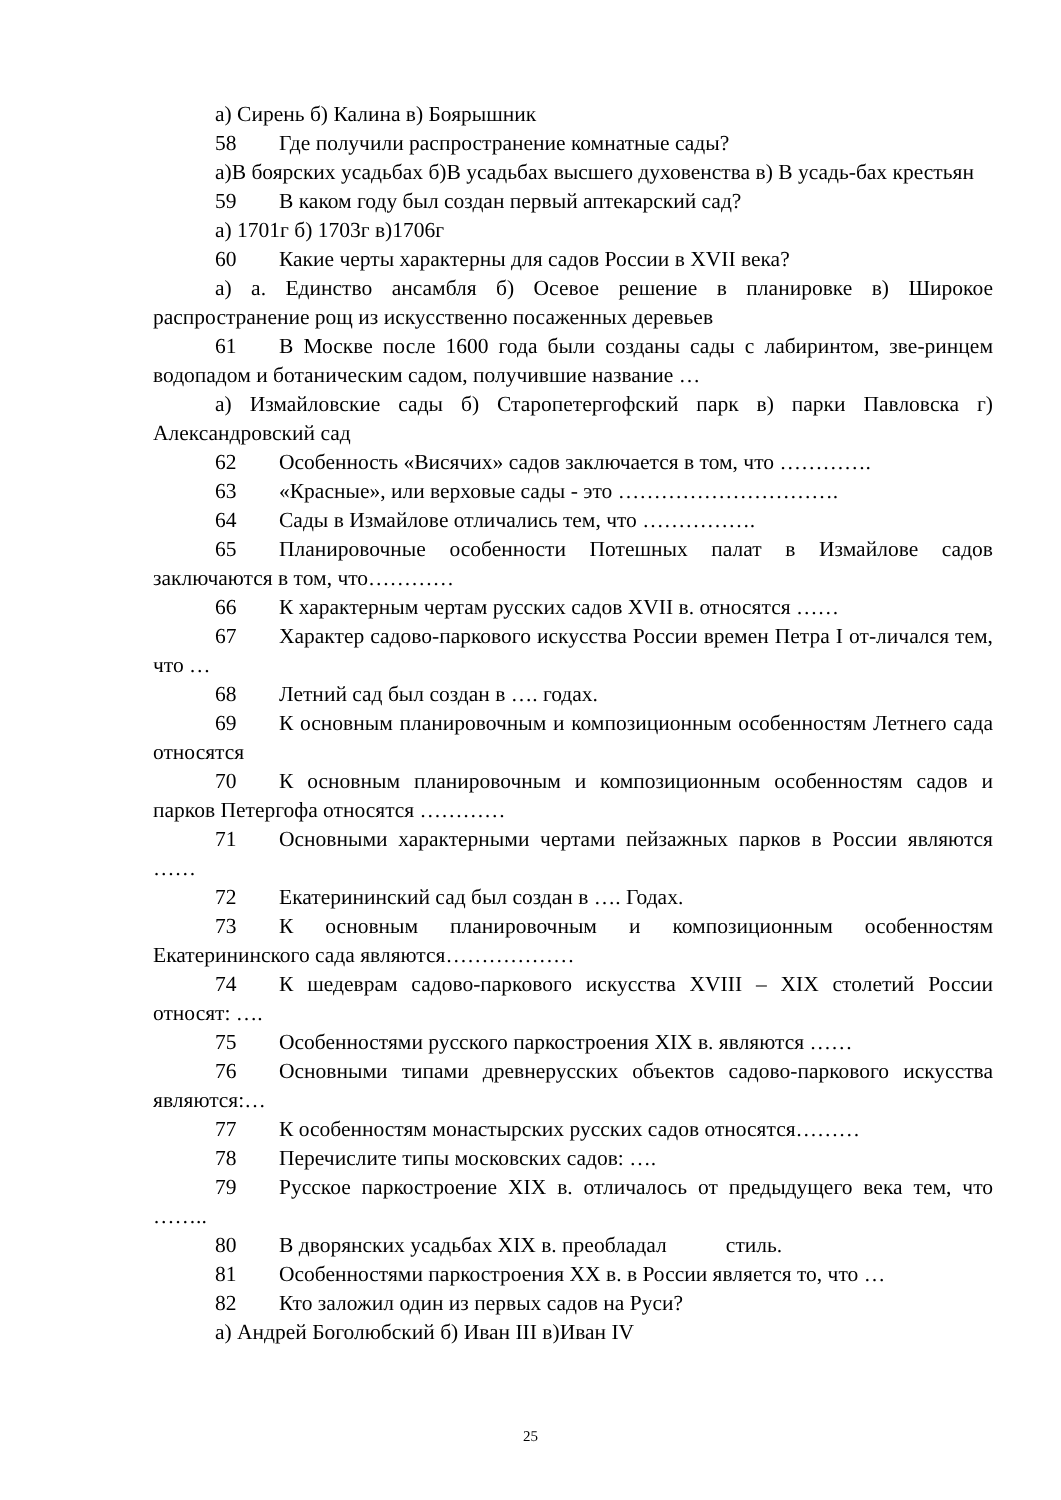а) Сирень б) Калина в) Боярышник
58 Где получили распространение комнатные сады?
а)В боярских усадьбах б)В усадьбах высшего духовенства в) В усадь-бах крестьян
59 В каком году был создан первый аптекарский сад?
а) 1701г б) 1703г в)1706г
60 Какие черты характерны для садов России в XVII века?
а) а. Единство ансамбля б) Осевое решение в планировке в) Широкое распространение рощ из искусственно посаженных деревьев
61 В Москве после 1600 года были созданы сады с лабиринтом, зве-ринцем водопадом и ботаническим садом, получившие название …
а) Измайловские сады б) Старопетергофский парк в) парки Павловска г) Александровский сад
62 Особенность «Висячих» садов заключается в том, что ………….
63 «Красные», или верховые сады - это ………………………….
64 Сады в Измайлове отличались тем, что …………….
65 Планировочные особенности Потешных палат в Измайлове садов заключаются в том, что…………
66 К характерным чертам русских садов XVII в. относятся ……
67 Характер садово-паркового искусства России времен Петра I от-личался тем, что …
68 Летний сад был создан в …. годах.
69 К основным планировочным и композиционным особенностям Летнего сада относятся
70 К основным планировочным и композиционным особенностям садов и парков Петергофа относятся …………
71 Основными характерными чертами пейзажных парков в России являются ……
72 Екатерининский сад был создан в …. Годах.
73 К основным планировочным и композиционным особенностям Екатерининского сада являются………………
74 К шедеврам садово-паркового искусства XVIII – XIX столетий России относят: ….
75 Особенностями русского паркостроения XIX в. являются ……
76 Основными типами древнерусских объектов садово-паркового искусства являются:…
77 К особенностям монастырских русских садов относятся………
78 Перечислите типы московских садов: ….
79 Русское паркостроение XIX в. отличалось от предыдущего века тем, что ……..
80 В дворянских усадьбах XIX в. преобладал стиль.
81 Особенностями паркостроения XX в. в России является то, что …
82 Кто заложил один из первых садов на Руси?
а) Андрей Боголюбский б) Иван III в)Иван IV
25